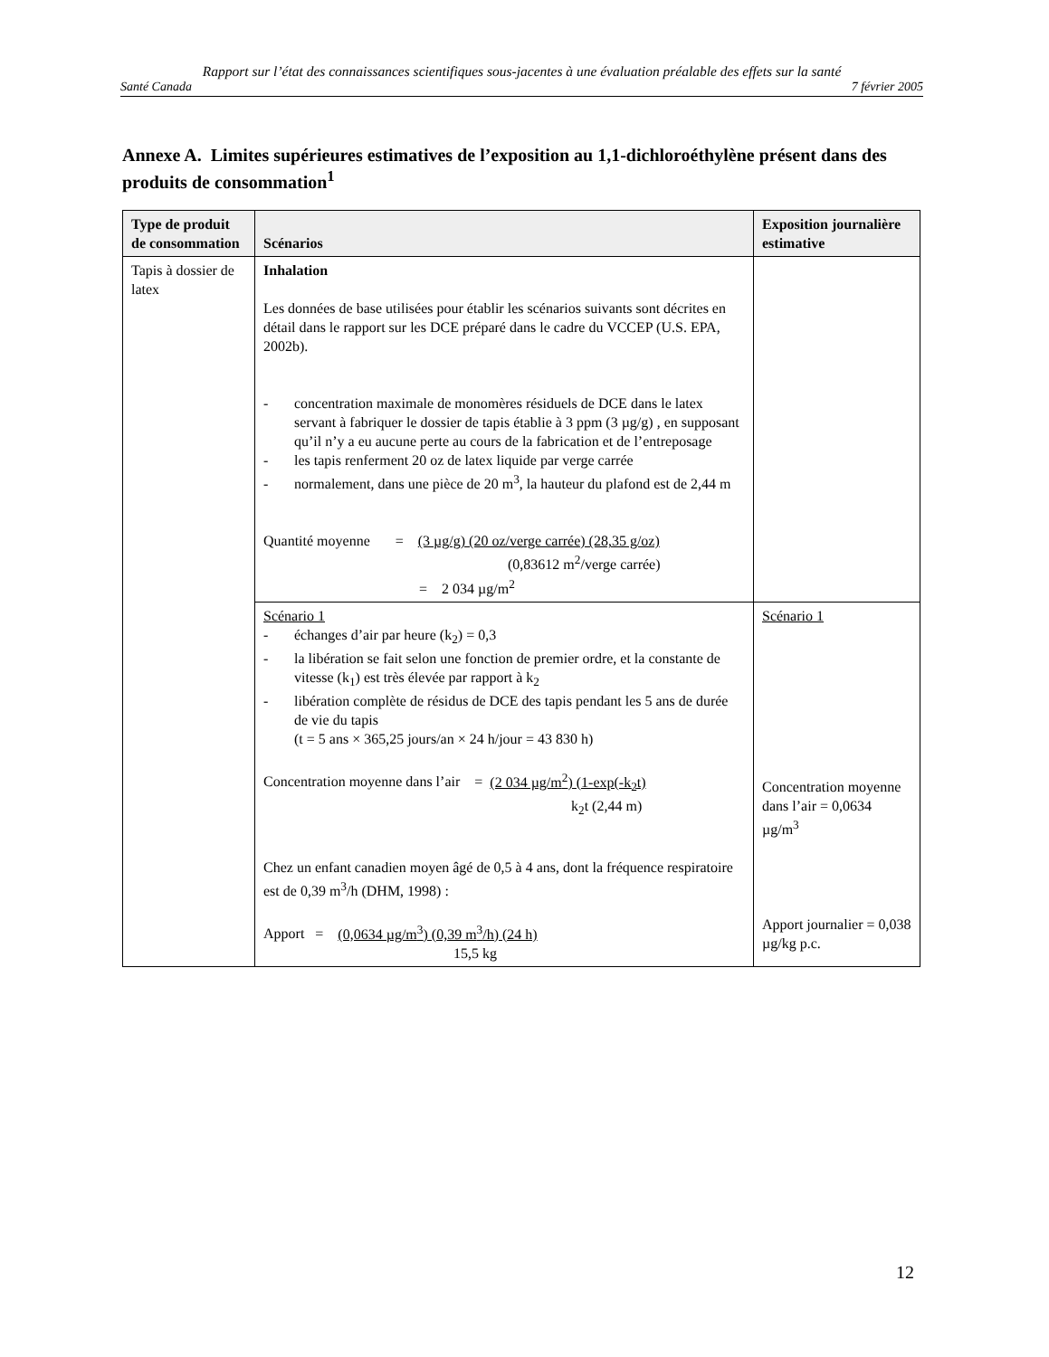Rapport sur l’état des connaissances scientifiques sous-jacentes à une évaluation préalable des effets sur la santé
Santé Canada 7 février 2005
Annexe A. Limites supérieures estimatives de l’exposition au 1,1-dichloroéthylène présent dans des produits de consommation<sup>1</sup>
| Type de produit de consommation | Scénarios | Exposition journalière estimative |
| --- | --- | --- |
| Tapis à dossier de latex | Inhalation Les données de base utilisées pour établir les scénarios suivants sont décrites en détail dans le rapport sur les DCE préparé dans le cadre du VCCEP (U.S. EPA, 2002b). - concentration maximale de monomères résiduels de DCE dans le latex servant à fabriquer le dossier de tapis établie à 3 ppm (3 µg/g) , en supposant qu’il n’y a eu aucune perte au cours de la fabrication et de l’entreposage - les tapis renferment 20 oz de latex liquide par verge carrée - normalement, dans une pièce de 20 m<sup>3</sup>, la hauteur du plafond est de 2,44 m Quantité moyenne = (3 µg/g) (20 oz/verge carrée) (28,35 g/oz) (0,83612 m<sup>2</sup>/verge carrée) = 2 034 µg/m<sup>2</sup> | |
| | Scénario 1 - échanges d’air par heure (k<sub>2</sub>) = 0,3 - la libération se fait selon une fonction de premier ordre, et la constante de vitesse (k<sub>1</sub>) est très élevée par rapport à k<sub>2</sub> - libération complète de résidus de DCE des tapis pendant les 5 ans de durée de vie du tapis (t = 5 ans × 365,25 jours/an × 24 h/jour = 43 830 h) Concentration moyenne dans l’air = (2 034 µg/m<sup>2</sup>) (1-exp(-k<sub>2</sub>t) k<sub>2</sub>t (2,44 m) Chez un enfant canadien moyen âgé de 0,5 à 4 ans, dont la fréquence respiratoire est de 0,39 m<sup>3</sup>/h (DHM, 1998) : Apport = (0,0634 µg/m<sup>3</sup>) (0,39 m<sup>3</sup>/h) (24 h) 15,5 kg | Scénario 1 Concentration moyenne dans l’air = 0,0634 µg/m<sup>3</sup> Apport journalier = 0,038 µg/kg p.c. |
12